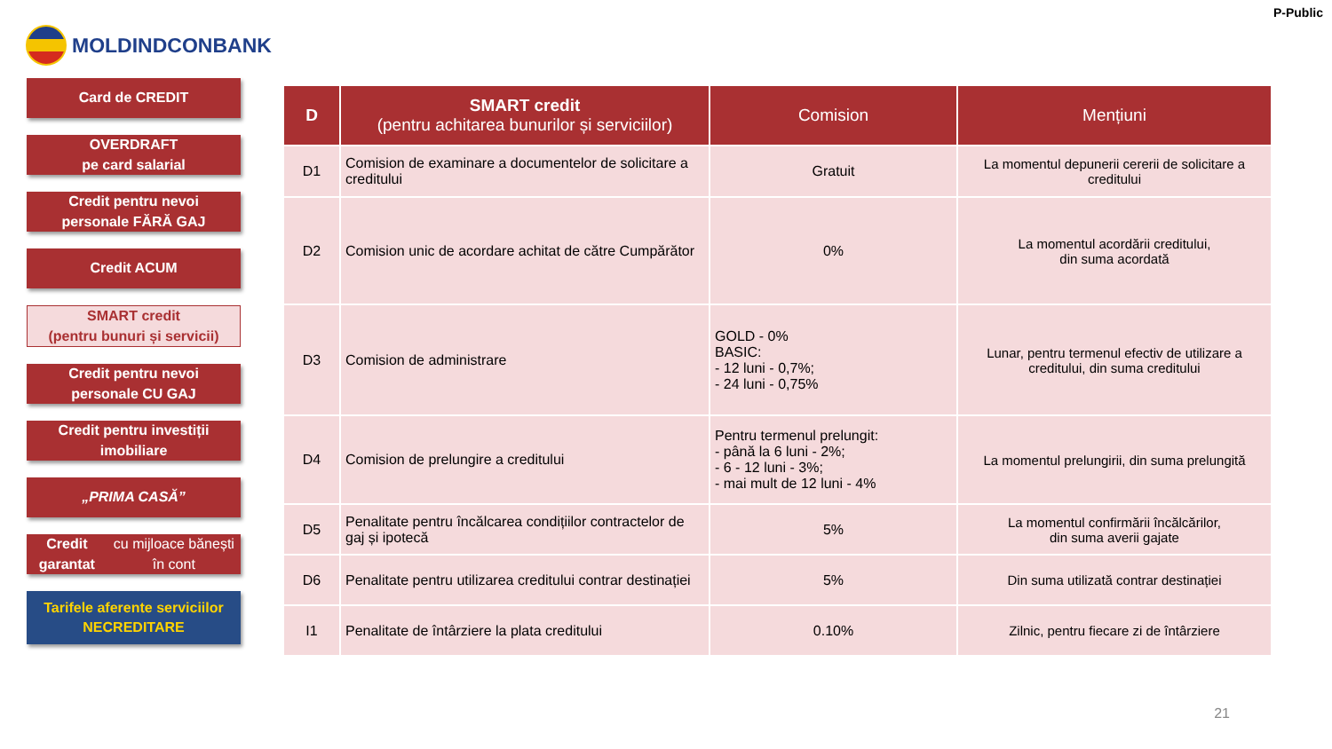P-Public
MOLDINDCONBANK
Card de CREDIT
OVERDRAFT
pe card salarial
Credit pentru nevoi
personale FĂRĂ GAJ
Credit ACUM
SMART credit
(pentru bunuri și servicii)
Credit pentru nevoi
personale CU GAJ
Credit pentru investiții
imobiliare
„PRIMA CASĂ”
Credit garantat
cu mijloace bănești în cont
Tarifele aferente serviciilor
NECREDITARE
| D | SMART credit (pentru achitarea bunurilor și serviciilor) | Comision | Mențiuni |
| --- | --- | --- | --- |
| D1 | Comision de examinare a documentelor de solicitare a creditului | Gratuit | La momentul depunerii cererii de solicitare a creditului |
| D2 | Comision unic de acordare achitat de către Cumpărător | 0% | La momentul acordării creditului, din suma acordată |
| D3 | Comision de administrare | GOLD - 0% BASIC: - 12 luni - 0,7%; - 24 luni - 0,75% | Lunar, pentru termenul efectiv de utilizare a creditului, din suma creditului |
| D4 | Comision de prelungire a creditului | Pentru termenul prelungit: - până la 6 luni - 2%; - 6 - 12 luni - 3%; - mai mult de 12 luni - 4% | La momentul prelungirii, din suma prelungită |
| D5 | Penalitate pentru încălcarea condițiilor contractelor de gaj și ipotecă | 5% | La momentul confirmării încălcărilor, din suma averii gajate |
| D6 | Penalitate pentru utilizarea creditului contrar destinației | 5% | Din suma utilizată contrar destinației |
| I1 | Penalitate de întârziere la plata creditului | 0.10% | Zilnic, pentru fiecare zi de întârziere |
21